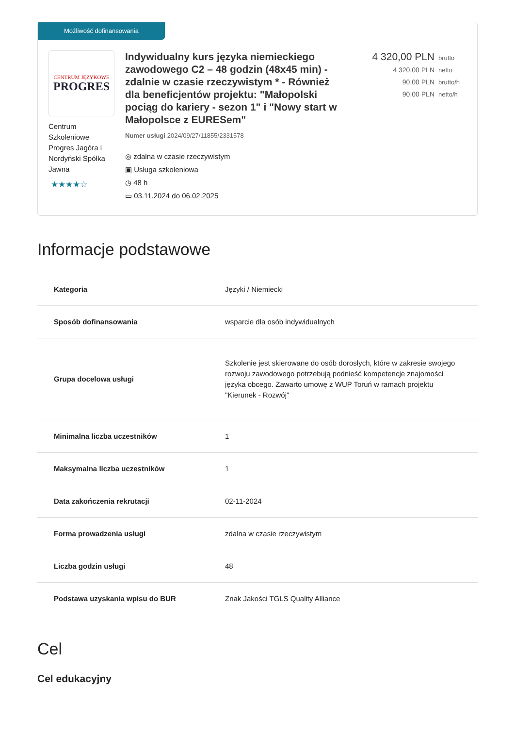Możliwość dofinansowania
CENTRUM JĘZYKOWE
PROGRES
Centrum Szkoleniowe Progres Jagóra i Nordyński Spółka Jawna
★★★★☆
Indywidualny kurs języka niemieckiego zawodowego C2 – 48 godzin (48x45 min) - zdalnie w czasie rzeczywistym * - Również dla beneficjentów projektu: "Małopolski pociąg do kariery - sezon 1" i "Nowy start w Małopolsce z EURESem"
Numer usługi 2024/09/27/11855/2331578
◎ zdalna w czasie rzeczywistym
▣ Usługa szkoleniowa
◷ 48 h
▭ 03.11.2024 do 06.02.2025
4 320,00 PLN brutto
4 320,00 PLN netto
90,00 PLN brutto/h
90,00 PLN netto/h
Informacje podstawowe
| Kategoria | Języki / Niemiecki |
| Sposób dofinansowania | wsparcie dla osób indywidualnych |
| Grupa docelowa usługi | Szkolenie jest skierowane do osób dorosłych, które w zakresie swojego rozwoju zawodowego potrzebują podnieść kompetencje znajomości języka obcego. Zawarto umowę z WUP Toruń w ramach projektu "Kierunek - Rozwój" |
| Minimalna liczba uczestników | 1 |
| Maksymalna liczba uczestników | 1 |
| Data zakończenia rekrutacji | 02-11-2024 |
| Forma prowadzenia usługi | zdalna w czasie rzeczywistym |
| Liczba godzin usługi | 48 |
| Podstawa uzyskania wpisu do BUR | Znak Jakości TGLS Quality Alliance |
Cel
Cel edukacyjny